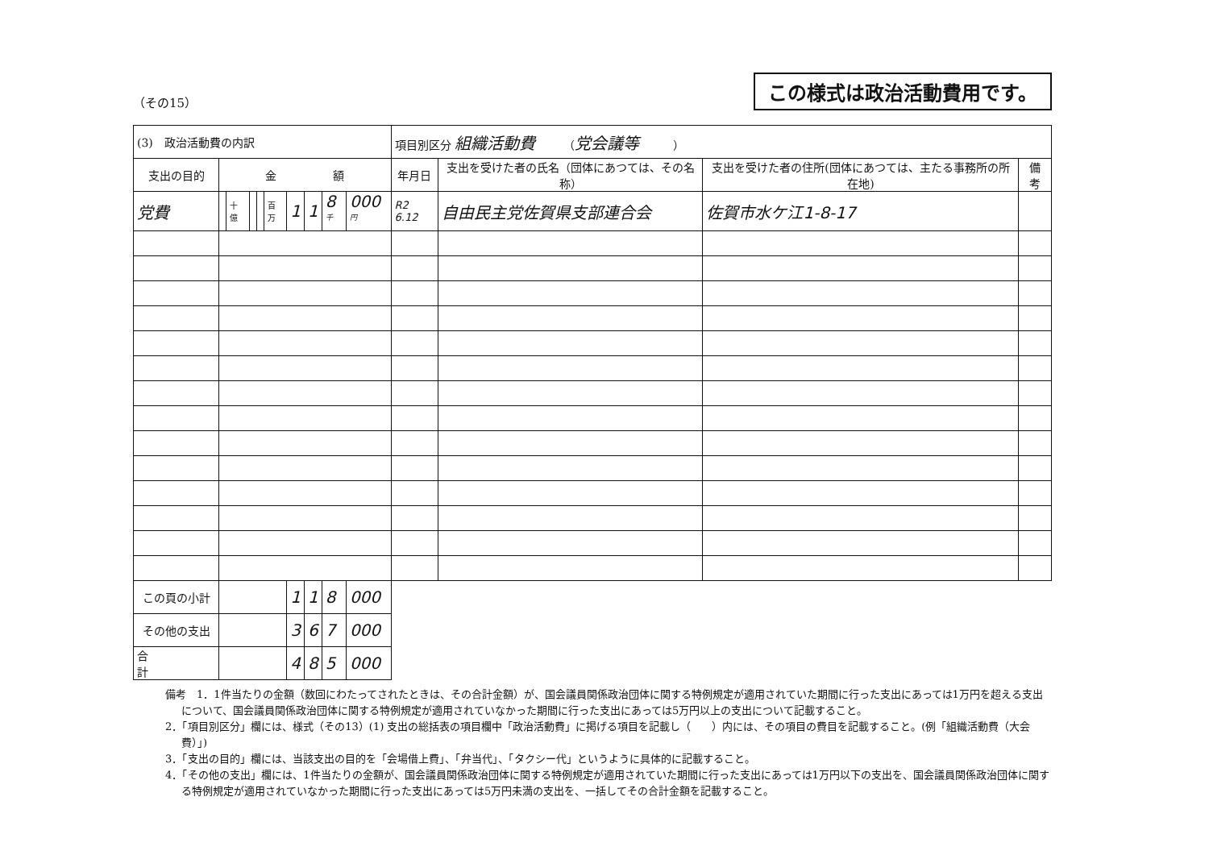（その15） この様式は政治活動費用です。
| (3) 政治活動費の内訳 | | | | | | | | | | 項目別区分 組織活動費 （ 党会議等 ） | | | |
| 支出の目的 | 金 額 | | | | | | | | | 年月日 | 支出を受けた者の氏名（団体にあつては、その名称） | 支出を受けた者の住所(団体にあつては、主たる事務所の所在地) | 備 考 |
| 党費 | | 十億 | | | 百万 | 1 | 1 | 8<sup>千</sup> | 000<sup>円</sup> | R2 6.12 | 自由民主党佐賀県支部連合会 | 佐賀市水ケ江1-8-17 | |
| この頁の小計 | | | | | | 1 | 1 | 8 | 000 | | | | |
| その他の支出 | | | | | | 3 | 6 | 7 | 000 | | | | |
| 合 計 | | | | | | 4 | 8 | 5 | 000 | | | | |
備考　1．1件当たりの金額（数回にわたってされたときは、その合計金額）が、国会議員関係政治団体に関する特例規定が適用されていた期間に行った支出にあっては1万円を超える支出について、国会議員関係政治団体に関する特例規定が適用されていなかった期間に行った支出にあっては5万円以上の支出について記載すること。
2．「項目別区分」欄には、様式（その13）(1) 支出の総括表の項目欄中「政治活動費」に掲げる項目を記載し（　　）内には、その項目の費目を記載すること。(例「組織活動費（大会費）」)
3．「支出の目的」欄には、当該支出の目的を「会場借上費」、「弁当代」、「タクシー代」というように具体的に記載すること。
4．「その他の支出」欄には、1件当たりの金額が、国会議員関係政治団体に関する特例規定が適用されていた期間に行った支出にあっては1万円以下の支出を、国会議員関係政治団体に関する特例規定が適用されていなかった期間に行った支出にあっては5万円未満の支出を、一括してその合計金額を記載すること。